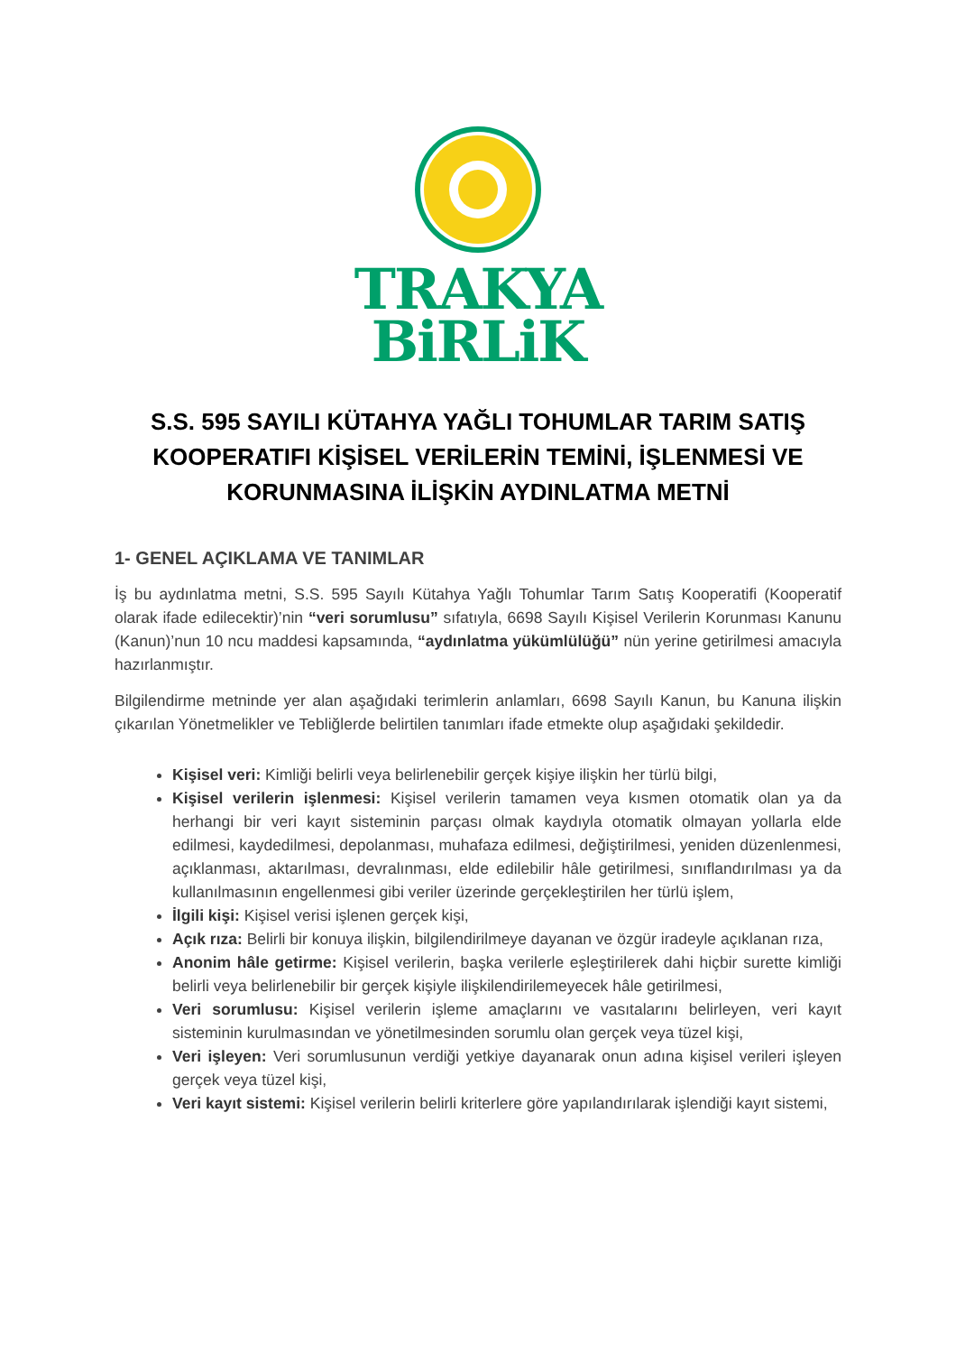TRAKYA
BiRLiK
S.S. 595 SAYILI KÜTAHYA YAĞLI TOHUMLAR TARIM SATIŞ KOOPERATIFI KİŞİSEL VERİLERİN TEMİNİ, İŞLENMESİ VE KORUNMASINA İLİŞKİN AYDINLATMA METNİ
1- GENEL AÇIKLAMA VE TANIMLAR
İş bu aydınlatma metni, S.S. 595 Sayılı Kütahya Yağlı Tohumlar Tarım Satış Kooperatifi (Kooperatif olarak ifade edilecektir)’nin “veri sorumlusu” sıfatıyla, 6698 Sayılı Kişisel Verilerin Korunması Kanunu (Kanun)’nun 10 ncu maddesi kapsamında, “aydınlatma yükümlülüğü” nün yerine getirilmesi amacıyla hazırlanmıştır.
Bilgilendirme metninde yer alan aşağıdaki terimlerin anlamları, 6698 Sayılı Kanun, bu Kanuna ilişkin çıkarılan Yönetmelikler ve Tebliğlerde belirtilen tanımları ifade etmekte olup aşağıdaki şekildedir.
Kişisel veri: Kimliği belirli veya belirlenebilir gerçek kişiye ilişkin her türlü bilgi,
Kişisel verilerin işlenmesi: Kişisel verilerin tamamen veya kısmen otomatik olan ya da herhangi bir veri kayıt sisteminin parçası olmak kaydıyla otomatik olmayan yollarla elde edilmesi, kaydedilmesi, depolanması, muhafaza edilmesi, değiştirilmesi, yeniden düzenlenmesi, açıklanması, aktarılması, devralınması, elde edilebilir hâle getirilmesi, sınıflandırılması ya da kullanılmasının engellenmesi gibi veriler üzerinde gerçekleştirilen her türlü işlem,
İlgili kişi: Kişisel verisi işlenen gerçek kişi,
Açık rıza: Belirli bir konuya ilişkin, bilgilendirilmeye dayanan ve özgür iradeyle açıklanan rıza,
Anonim hâle getirme: Kişisel verilerin, başka verilerle eşleştirilerek dahi hiçbir surette kimliği belirli veya belirlenebilir bir gerçek kişiyle ilişkilendirilemeyecek hâle getirilmesi,
Veri sorumlusu: Kişisel verilerin işleme amaçlarını ve vasıtalarını belirleyen, veri kayıt sisteminin kurulmasından ve yönetilmesinden sorumlu olan gerçek veya tüzel kişi,
Veri işleyen: Veri sorumlusunun verdiği yetkiye dayanarak onun adına kişisel verileri işleyen gerçek veya tüzel kişi,
Veri kayıt sistemi: Kişisel verilerin belirli kriterlere göre yapılandırılarak işlendiği kayıt sistemi,